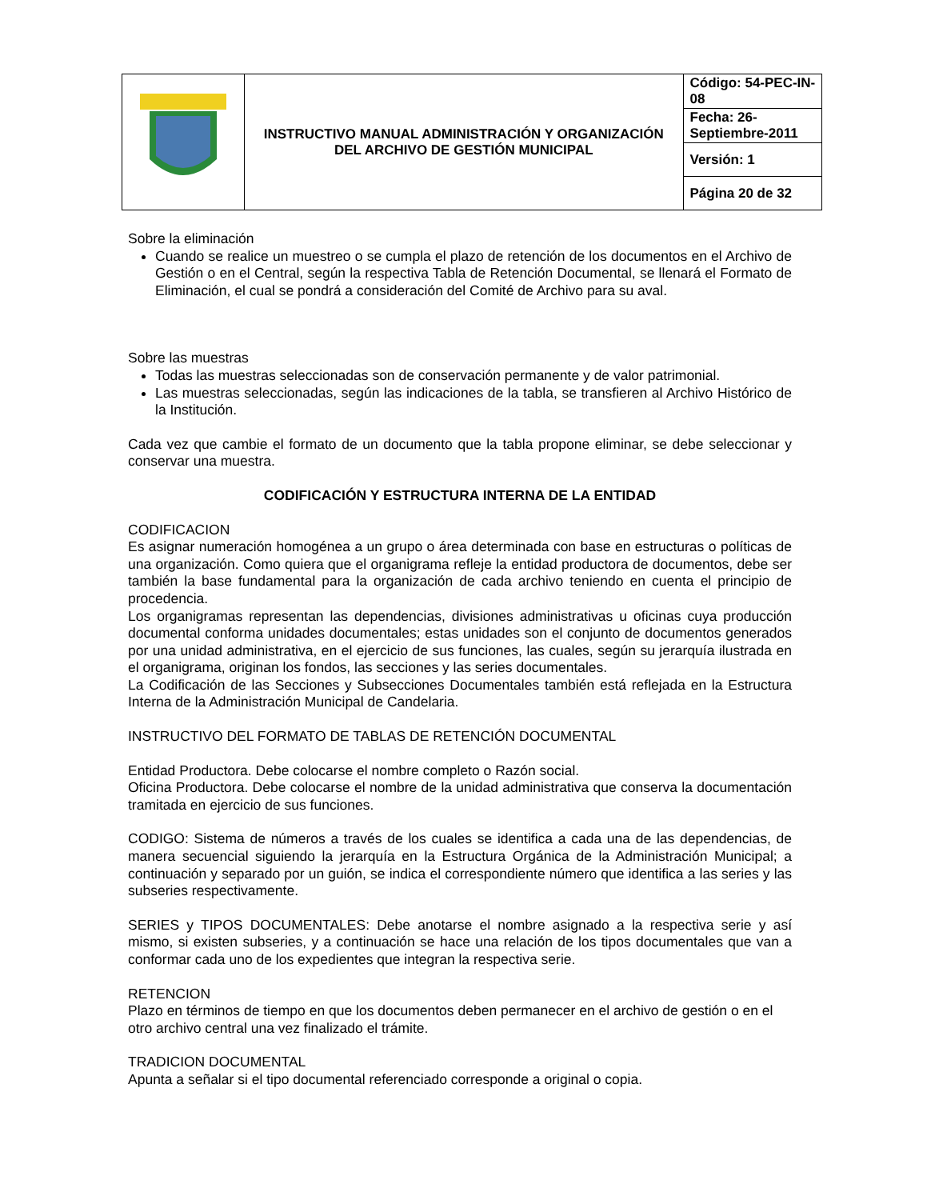| | INSTRUCTIVO MANUAL ADMINISTRACIÓN Y ORGANIZACIÓN DEL ARCHIVO DE GESTIÓN MUNICIPAL | Código: 54-PEC-IN-08 |
| | | Fecha: 26-Septiembre-2011 |
| | | Versión: 1 |
| | | Página 20 de 32 |
Sobre la eliminación
Cuando se realice un muestreo o se cumpla el plazo de retención de los documentos en el Archivo de Gestión o en el Central, según la respectiva Tabla de Retención Documental, se llenará el Formato de Eliminación, el cual se pondrá a consideración del Comité de Archivo para su aval.
Sobre las muestras
Todas las muestras seleccionadas son de conservación permanente y de valor patrimonial.
Las muestras seleccionadas, según las indicaciones de la tabla, se transfieren al Archivo Histórico de la Institución.
Cada vez que cambie el formato de un documento que la tabla propone eliminar, se debe seleccionar y conservar una muestra.
CODIFICACIÓN Y ESTRUCTURA INTERNA DE LA ENTIDAD
CODIFICACION
Es asignar numeración homogénea a un grupo o área determinada con base en estructuras o políticas de una organización. Como quiera que el organigrama refleje la entidad productora de documentos, debe ser también la base fundamental para la organización de cada archivo teniendo en cuenta el principio de procedencia.
Los organigramas representan las dependencias, divisiones administrativas u oficinas cuya producción documental conforma unidades documentales; estas unidades son el conjunto de documentos generados por una unidad administrativa, en el ejercicio de sus funciones, las cuales, según su jerarquía ilustrada en el organigrama, originan los fondos, las secciones y las series documentales.
La Codificación de las Secciones y Subsecciones Documentales también está reflejada en la Estructura Interna de la Administración Municipal de Candelaria.
INSTRUCTIVO DEL FORMATO DE TABLAS DE RETENCIÓN DOCUMENTAL
Entidad Productora. Debe colocarse el nombre completo o Razón social.
Oficina Productora. Debe colocarse el nombre de la unidad administrativa que conserva la documentación tramitada en ejercicio de sus funciones.
CODIGO: Sistema de números a través de los cuales se identifica a cada una de las dependencias, de manera secuencial siguiendo la jerarquía en la Estructura Orgánica de la Administración Municipal; a continuación y separado por un guión, se indica el correspondiente número que identifica a las series y las subseries respectivamente.
SERIES y TIPOS DOCUMENTALES: Debe anotarse el nombre asignado a la respectiva serie y así mismo, si existen subseries, y a continuación se hace una relación de los tipos documentales que van a conformar cada uno de los expedientes que integran la respectiva serie.
RETENCION
Plazo en términos de tiempo en que los documentos deben permanecer en el archivo de gestión o en el otro archivo central una vez finalizado el trámite.
TRADICION DOCUMENTAL
Apunta a señalar si el tipo documental referenciado corresponde a original o copia.